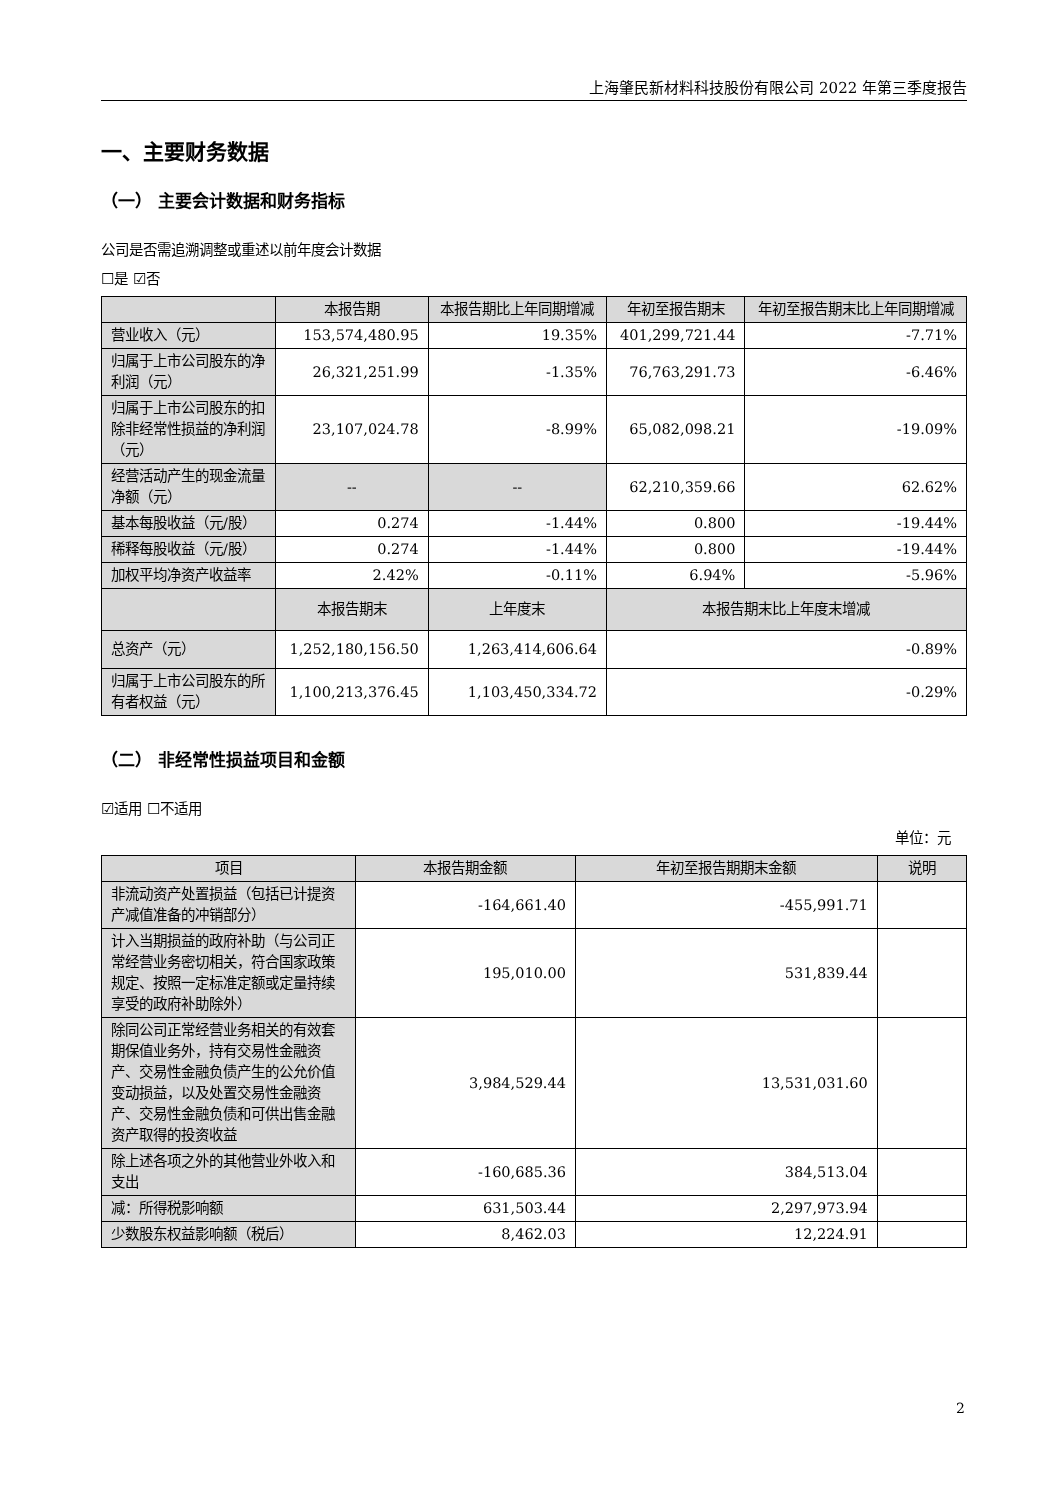上海肇民新材料科技股份有限公司 2022 年第三季度报告
一、主要财务数据
（一） 主要会计数据和财务指标
公司是否需追溯调整或重述以前年度会计数据
☐是 ☑否
| | 本报告期 | 本报告期比上年同期增减 | 年初至报告期末 | 年初至报告期末比上年同期增减 |
| --- | --- | --- | --- | --- |
| 营业收入（元） | 153,574,480.95 | 19.35% | 401,299,721.44 | -7.71% |
| 归属于上市公司股东的净利润（元） | 26,321,251.99 | -1.35% | 76,763,291.73 | -6.46% |
| 归属于上市公司股东的扣除非经常性损益的净利润（元） | 23,107,024.78 | -8.99% | 65,082,098.21 | -19.09% |
| 经营活动产生的现金流量净额（元） | -- | -- | 62,210,359.66 | 62.62% |
| 基本每股收益（元/股） | 0.274 | -1.44% | 0.800 | -19.44% |
| 稀释每股收益（元/股） | 0.274 | -1.44% | 0.800 | -19.44% |
| 加权平均净资产收益率 | 2.42% | -0.11% | 6.94% | -5.96% |
| | 本报告期末 | 上年度末 | 本报告期末比上年度末增减 | |
| 总资产（元） | 1,252,180,156.50 | 1,263,414,606.64 | -0.89% | |
| 归属于上市公司股东的所有者权益（元） | 1,100,213,376.45 | 1,103,450,334.72 | -0.29% | |
（二） 非经常性损益项目和金额
☑适用 ☐不适用
单位：元
| 项目 | 本报告期金额 | 年初至报告期期末金额 | 说明 |
| --- | --- | --- | --- |
| 非流动资产处置损益（包括已计提资产减值准备的冲销部分） | -164,661.40 | -455,991.71 | |
| 计入当期损益的政府补助（与公司正常经营业务密切相关，符合国家政策规定、按照一定标准定额或定量持续享受的政府补助除外） | 195,010.00 | 531,839.44 | |
| 除同公司正常经营业务相关的有效套期保值业务外，持有交易性金融资产、交易性金融负债产生的公允价值变动损益，以及处置交易性金融资产、交易性金融负债和可供出售金融资产取得的投资收益 | 3,984,529.44 | 13,531,031.60 | |
| 除上述各项之外的其他营业外收入和支出 | -160,685.36 | 384,513.04 | |
| 减：所得税影响额 | 631,503.44 | 2,297,973.94 | |
| 少数股东权益影响额（税后） | 8,462.03 | 12,224.91 | |
2